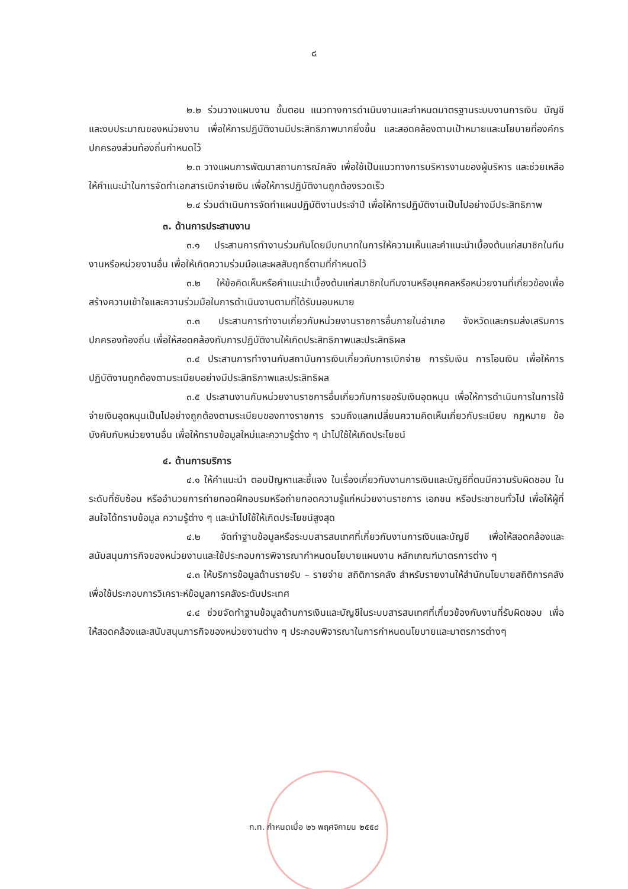๘
๒.๒ ร่วมวางแผนงาน ขั้นตอน แนวทางการดำเนินงานและกำหนดมาตรฐานระบบงานการเงิน บัญชี และงบประมาณของหน่วยงาน เพื่อให้การปฏิบัติงานมีประสิทธิภาพมากยิ่งขึ้น และสอดคล้องตามเป้าหมายและนโยบายที่องค์กรปกครองส่วนท้องถิ่นกำหนดไว้
๒.๓ วางแผนการพัฒนาสถานการณ์คลัง เพื่อใช้เป็นแนวทางการบริหารงานของผู้บริหาร และช่วยเหลือให้คำแนะนำในการจัดทำเอกสารเบิกจ่ายเงิน เพื่อให้การปฏิบัติงานถูกต้องรวดเร็ว
๒.๔ ร่วมดำเนินการจัดทำแผนปฏิบัติงานประจำปี เพื่อให้การปฏิบัติงานเป็นไปอย่างมีประสิทธิภาพ
๓. ด้านการประสานงาน
๓.๑ ประสานการทำงานร่วมกันโดยมีบทบาทในการให้ความเห็นและคำแนะนำเบื้องต้นแก่สมาชิกในทีมงานหรือหน่วยงานอื่น เพื่อให้เกิดความร่วมมือและผลสัมฤทธิ์ตามที่กำหนดไว้
๓.๒ ให้ข้อคิดเห็นหรือคำแนะนำเบื้องต้นแก่สมาชิกในทีมงานหรือบุคคลหรือหน่วยงานที่เกี่ยวข้องเพื่อสร้างความเข้าใจและความร่วมมือในการดำเนินงานตามที่ได้รับมอบหมาย
๓.๓ ประสานการทำงานเกี่ยวกับหน่วยงานราชการอื่นภายในอำเภอ จังหวัดและกรมส่งเสริมการปกครองท้องถิ่น เพื่อให้สอดคล้องกับการปฏิบัติงานให้เกิดประสิทธิภาพและประสิทธิผล
๓.๔ ประสานการทำงานกับสถาบันการเงินเกี่ยวกับการเบิกจ่าย การรับเงิน การโอนเงิน เพื่อให้การปฏิบัติงานถูกต้องตามระเบียบอย่างมีประสิทธิภาพและประสิทธิผล
๓.๕ ประสานงานกับหน่วยงานราชการอื่นเกี่ยวกับการขอรับเงินอุดหนุน เพื่อให้การดำเนินการในการใช้จ่ายเงินอุดหนุนเป็นไปอย่างถูกต้องตามระเบียบของทางราชการ รวมถึงแลกเปลี่ยนความคิดเห็นเกี่ยวกับระเบียบ กฎหมาย ข้อบังคับกับหน่วยงานอื่น เพื่อให้ทราบข้อมูลใหม่และความรู้ต่าง ๆ นำไปใช้ให้เกิดประโยชน์
๔. ด้านการบริการ
๔.๑ ให้คำแนะนำ ตอบปัญหาและชี้แจง ในเรื่องเกี่ยวกับงานการเงินและบัญชีที่ตนมีความรับผิดชอบ ในระดับที่ซับซ้อน หรืออำนวยการถ่ายทอดฝึกอบรมหรือถ่ายทอดความรู้แก่หน่วยงานราชการ เอกชน หรือประชาชนทั่วไป เพื่อให้ผู้ที่สนใจได้ทราบข้อมูล ความรู้ต่าง ๆ และนำไปใช้ให้เกิดประโยชน์สูงสุด
๔.๒ จัดทำฐานข้อมูลหรือระบบสารสนเทศที่เกี่ยวกับงานการเงินและบัญชี เพื่อให้สอดคล้องและสนับสนุนภารกิจของหน่วยงานและใช้ประกอบการพิจารณากำหนดนโยบายแผนงาน หลักเกณฑ์มาตรการต่าง ๆ
๔.๓ ให้บริการข้อมูลด้านรายรับ – รายจ่าย สถิติการคลัง สำหรับรายงานให้สำนักนโยบายสถิติการคลัง เพื่อใช้ประกอบการวิเคราะห์ข้อมูลการคลังระดับประเทศ
๔.๔ ช่วยจัดทำฐานข้อมูลด้านการเงินและบัญชีในระบบสารสนเทศที่เกี่ยวข้องกับงานที่รับผิดชอบ เพื่อให้สอดคล้องและสนับสนุนภารกิจของหน่วยงานต่าง ๆ ประกอบพิจารณาในการกำหนดนโยบายและมาตรการต่างๆ
ก.ท. กำหนดเมื่อ ๒๖ พฤศจิกายน ๒๕๕๘